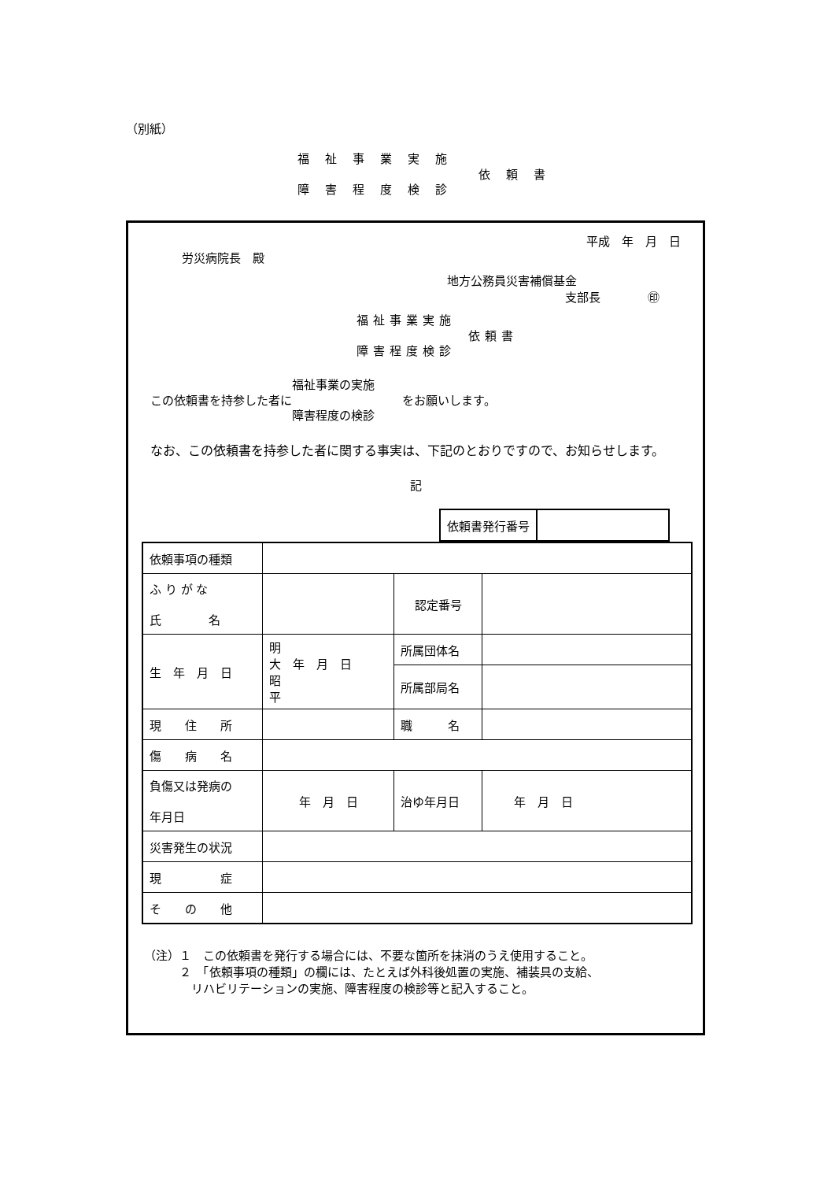（別紙）
福祉事業実施
障害程度検診
依頼書
平成　年　月　日
労災病院長　殿
地方公務員災害補償基金
支部長　　　　㊞
福祉事業実施
障害程度検診
依頼書
この依頼書を持参した者に 福祉事業の実施
障害程度の検診 をお願いします。
　なお、この依頼書を持参した者に関する事実は、下記のとおりですので、お知らせします。
記
| 依頼書発行番号 | |
| 依頼事項の種類 | | | |
| ふ り が な 氏 名 | | 認定番号 | |
| 生 年 月 日 | 明 大 年 月 日 昭 平 | 所属団体名 | |
| | | 所属部局名 | |
| 現 住 所 | | 職 名 | |
| 傷 病 名 | | | |
| 負傷又は発病の 年月日 | 年 月 日 | 治ゆ年月日 | 年 月 日 |
| 災害発生の状況 | | | |
| 現 症 | | | |
| そ の 他 | | | |
（注）１　この依頼書を発行する場合には、不要な箇所を抹消のうえ使用すること。
　　　２　「依頼事項の種類」の欄には、たとえば外科後処置の実施、補装具の支給、
　　　　リハビリテーションの実施、障害程度の検診等と記入すること。